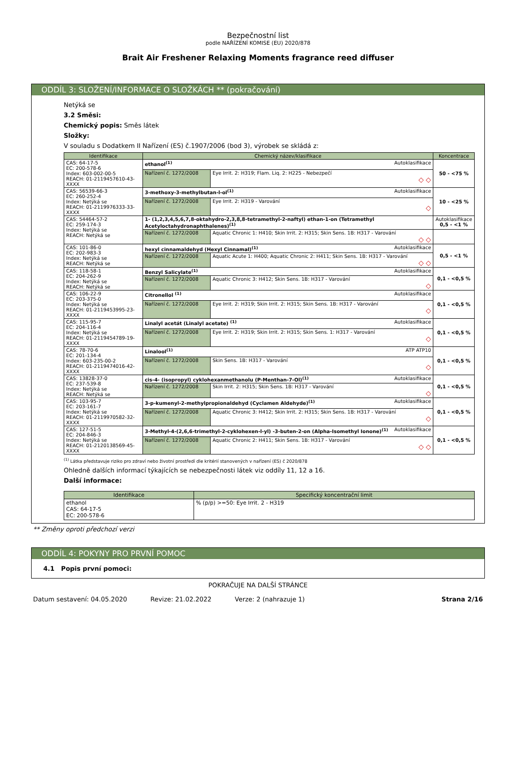Bezpečnostní list
podle NAŘÍZENÍ KOMISE (EU) 2020/878
Brait Air Freshener Relaxing Moments fragrance reed diffuser
ODDÍL 3: SLOŽENÍ/INFORMACE O SLOŽKÁCH ** (pokračování)
Netýká se
3.2 Směsi:
Chemický popis: Směs látek
Složky:
V souladu s Dodatkem II Nařízení (ES) č.1907/2006 (bod 3), výrobek se skládá z:
| Identifikace | Chemický název/klasifikace | | Koncentrace |
| --- | --- | --- | --- |
| CAS: 64-17-5 EC: 200-578-6 Index: 603-002-00-5 REACH: 01-2119457610-43-XXXX | ethanol<sup>(1)</sup> Autoklasifikace | | 50 - <75 % |
| | Nařízení č. 1272/2008 | Eye Irrit. 2: H319; Flam. Liq. 2: H225 - Nebezpečí ◇ ◇ | |
| CAS: 56539-66-3 EC: 260-252-4 Index: Netýká se REACH: 01-2119976333-33-XXXX | 3-methoxy-3-methylbutan-l-ol<sup>(1)</sup> Autoklasifikace | | 10 - <25 % |
| | Nařízení č. 1272/2008 | Eye Irrit. 2: H319 - Varování ◇ | |
| CAS: 54464-57-2 EC: 259-174-3 Index: Netýká se REACH: Netýká se | 1- (1,2,3,4,5,6,7,8-oktahydro-2,3,8,8-tetramethyl-2-naftyl) ethan-1-on (Tetramethyl Acetyloctahydronaphthalenes)<sup>(1)</sup> | | Autoklasifikace 0,5 - <1 % |
| | Nařízení č. 1272/2008 | Aquatic Chronic 1: H410; Skin Irrit. 2: H315; Skin Sens. 1B: H317 - Varování ◇ ◇ | |
| CAS: 101-86-0 EC: 202-983-3 Index: Netýká se REACH: Netýká se | hexyl cinnamaldehyd (Hexyl Cinnamal)<sup>(1)</sup> Autoklasifikace | | 0,5 - <1 % |
| | Nařízení č. 1272/2008 | Aquatic Acute 1: H400; Aquatic Chronic 2: H411; Skin Sens. 1B: H317 - Varování ◇ ◇ | |
| CAS: 118-58-1 EC: 204-262-9 Index: Netýká se REACH: Netýká se | Benzyl Salicylate<sup>(1)</sup> Autoklasifikace | | 0,1 - <0,5 % |
| | Nařízení č. 1272/2008 | Aquatic Chronic 3: H412; Skin Sens. 1B: H317 - Varování ◇ | |
| CAS: 106-22-9 EC: 203-375-0 Index: Netýká se REACH: 01-2119453995-23-XXXX | Citronellol <sup>(1)</sup> Autoklasifikace | | 0,1 - <0,5 % |
| | Nařízení č. 1272/2008 | Eye Irrit. 2: H319; Skin Irrit. 2: H315; Skin Sens. 1B: H317 - Varování ◇ | |
| CAS: 115-95-7 EC: 204-116-4 Index: Netýká se REACH: 01-2119454789-19-XXXX | Linalyl acetát (Linalyl acetate) <sup>(1)</sup> Autoklasifikace | | 0,1 - <0,5 % |
| | Nařízení č. 1272/2008 | Eye Irrit. 2: H319; Skin Irrit. 2: H315; Skin Sens. 1: H317 - Varování ◇ | |
| CAS: 78-70-6 EC: 201-134-4 Index: 603-235-00-2 REACH: 01-2119474016-42-XXXX | Linalool<sup>(1)</sup> ATP ATP10 | | 0,1 - <0,5 % |
| | Nařízení č. 1272/2008 | Skin Sens. 1B: H317 - Varování ◇ | |
| CAS: 13828-37-0 EC: 237-539-8 Index: Netýká se REACH: Netýká se | cis-4- (isopropyl) cyklohexanmethanolu (P-Menthan-7-Ol)<sup>(1)</sup> Autoklasifikace | | 0,1 - <0,5 % |
| | Nařízení č. 1272/2008 | Skin Irrit. 2: H315; Skin Sens. 1B: H317 - Varování ◇ | |
| CAS: 103-95-7 EC: 203-161-7 Index: Netýká se REACH: 01-2119970582-32-XXXX | 3-p-kumenyl-2-methylpropionaldehyd (Cyclamen Aldehyde)<sup>(1)</sup> Autoklasifikace | | 0,1 - <0,5 % |
| | Nařízení č. 1272/2008 | Aquatic Chronic 3: H412; Skin Irrit. 2: H315; Skin Sens. 1B: H317 - Varování ◇ | |
| CAS: 127-51-5 EC: 204-846-3 Index: Netýká se REACH: 01-2120138569-45-XXXX | 3-Methyl-4-(2,6,6-trimethyl-2-cyklohexen-l-yl) -3-buten-2-on (Alpha-Isomethyl Ionone)<sup>(1)</sup> Autoklasifikace | | 0,1 - <0,5 % |
| | Nařízení č. 1272/2008 | Aquatic Chronic 2: H411; Skin Sens. 1B: H317 - Varování ◇ ◇ | |
<sup>(1)</sup> Látka představuje riziko pro zdraví nebo životní prostředí dle kritérií stanovených v nařízení (ES) č 2020/878
Ohledně dalších informací týkajících se nebezpečnosti látek viz oddíly 11, 12 a 16.
Další informace:
| Identifikace | Specifický koncentrační limit |
| --- | --- |
| ethanol CAS: 64-17-5 EC: 200-578-6 | % (p/p) >=50: Eye Irrit. 2 - H319 |
** Změny oproti předchozí verzi
ODDÍL 4: POKYNY PRO PRVNÍ POMOC
4.1 Popis první pomoci:
POKRAČUJE NA DALŠÍ STRÁNCE
Datum sestavení: 04.05.2020 Revize: 21.02.2022 Verze: 2 (nahrazuje 1) Strana 2/16